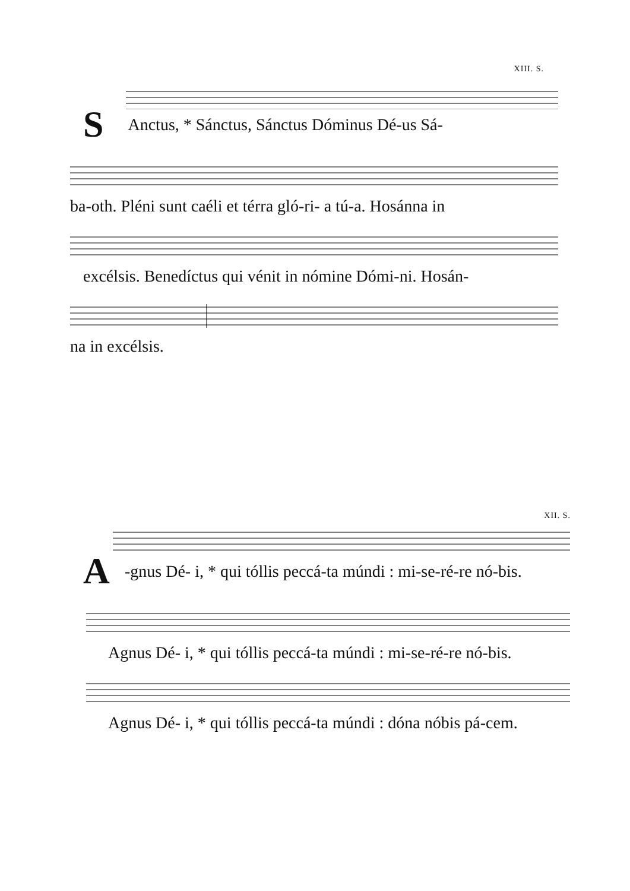XIII. S.
S Anctus, * Sánctus, Sánctus Dóminus Dé-us Sá-
ba-oth. Pléni sunt caéli et térra gló-ri- a tú-a. Hosánna in
excélsis. Benedíctus qui vénit in nómine Dómi-ni. Hosán-
na in excélsis.
XII. S.
A -gnus Dé- i, * qui tóllis peccá-ta múndi : mi-se-ré-re nó-bis.
Agnus Dé- i, * qui tóllis peccá-ta múndi : mi-se-ré-re nó-bis.
Agnus Dé- i, * qui tóllis peccá-ta múndi : dóna nóbis pá-cem.